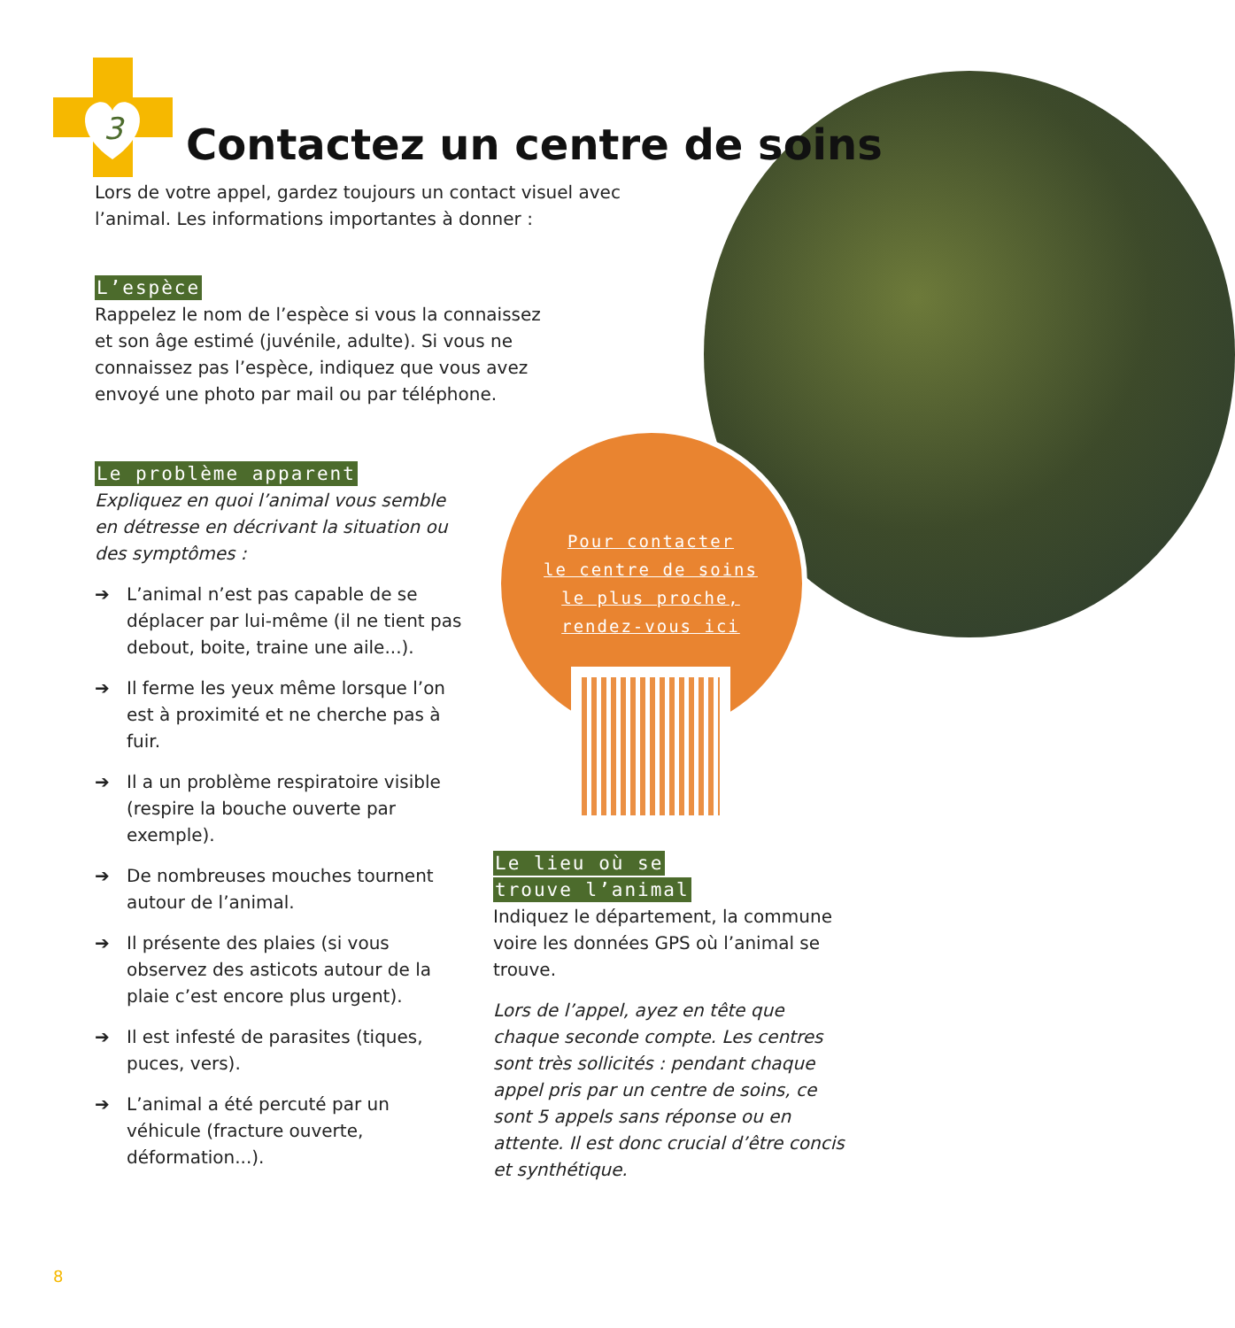3
Contactez un centre de soins
Lors de votre appel, gardez toujours un contact visuel avec l’animal. Les informations importantes à donner :
L’espèce
Rappelez le nom de l’espèce si vous la connaissez et son âge estimé (juvénile, adulte). Si vous ne connaissez pas l’espèce, indiquez que vous avez envoyé une photo par mail ou par téléphone.
Le problème apparent
Expliquez en quoi l’animal vous semble en détresse en décrivant la situation ou des symptômes :
➔ L’animal n’est pas capable de se déplacer par lui-même (il ne tient pas debout, boite, traine une aile...).
➔ Il ferme les yeux même lorsque l’on est à proximité et ne cherche pas à fuir.
➔ Il a un problème respiratoire visible (respire la bouche ouverte par exemple).
➔ De nombreuses mouches tournent autour de l’animal.
➔ Il présente des plaies (si vous observez des asticots autour de la plaie c’est encore plus urgent).
➔ Il est infesté de parasites (tiques, puces, vers).
➔ L’animal a été percuté par un véhicule (fracture ouverte, déformation...).
Pour contacter
le centre de soins
le plus proche,
rendez-vous ici
Le lieu où se
trouve l’animal
Indiquez le département, la commune voire les données GPS où l’animal se trouve.
Lors de l’appel, ayez en tête que chaque seconde compte. Les centres sont très sollicités : pendant chaque appel pris par un centre de soins, ce sont 5 appels sans réponse ou en attente. Il est donc crucial d’être concis et synthétique.
8